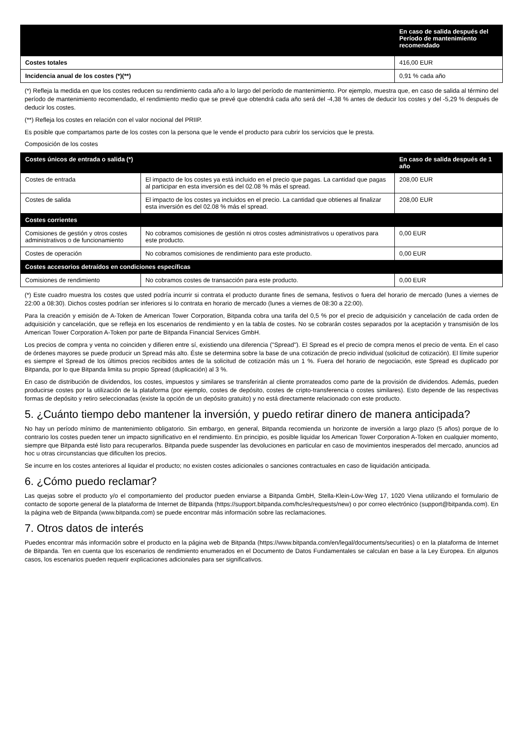| | En caso de salida después del Período de mantenimiento recomendado |
| --- | --- |
| Costes totales | 416,00 EUR |
| Incidencia anual de los costes (*)(**) | 0,91 % cada año |
(*) Refleja la medida en que los costes reducen su rendimiento cada año a lo largo del período de mantenimiento. Por ejemplo, muestra que, en caso de salida al término del período de mantenimiento recomendado, el rendimiento medio que se prevé que obtendrá cada año será del -4,38 % antes de deducir los costes y del -5,29 % después de deducir los costes.
(**) Refleja los costes en relación con el valor nocional del PRIIP.
Es posible que compartamos parte de los costes con la persona que le vende el producto para cubrir los servicios que le presta.
Composición de los costes
| Costes únicos de entrada o salida (*) | | En caso de salida después de 1 año |
| Costes de entrada | El impacto de los costes ya está incluido en el precio que pagas. La cantidad que pagas al participar en esta inversión es del 02.08 % más el spread. | 208,00 EUR |
| Costes de salida | El impacto de los costes ya incluidos en el precio. La cantidad que obtienes al finalizar esta inversión es del 02.08 % más el spread. | 208,00 EUR |
| Costes corrientes | | |
| Comisiones de gestión y otros costes administrativos o de funcionamiento | No cobramos comisiones de gestión ni otros costes administrativos u operativos para este producto. | 0,00 EUR |
| Costes de operación | No cobramos comisiones de rendimiento para este producto. | 0,00 EUR |
| Costes accesorios detraídos en condiciones específicas | | |
| Comisiones de rendimiento | No cobramos costes de transacción para este producto. | 0,00 EUR |
(*) Este cuadro muestra los costes que usted podría incurrir si contrata el producto durante fines de semana, festivos o fuera del horario de mercado (lunes a viernes de 22:00 a 08:30). Dichos costes podrían ser inferiores si lo contrata en horario de mercado (lunes a viernes de 08:30 a 22:00).
Para la creación y emisión de A-Token de American Tower Corporation, Bitpanda cobra una tarifa del 0,5 % por el precio de adquisición y cancelación de cada orden de adquisición y cancelación, que se refleja en los escenarios de rendimiento y en la tabla de costes. No se cobrarán costes separados por la aceptación y transmisión de los American Tower Corporation A-Token por parte de Bitpanda Financial Services GmbH.
Los precios de compra y venta no coinciden y difieren entre sí, existiendo una diferencia ("Spread"). El Spread es el precio de compra menos el precio de venta. En el caso de órdenes mayores se puede producir un Spread más alto. Éste se determina sobre la base de una cotización de precio individual (solicitud de cotización). El límite superior es siempre el Spread de los últimos precios recibidos antes de la solicitud de cotización más un 1 %. Fuera del horario de negociación, este Spread es duplicado por Bitpanda, por lo que Bitpanda limita su propio Spread (duplicación) al 3 %.
En caso de distribución de dividendos, los costes, impuestos y similares se transferirán al cliente prorrateados como parte de la provisión de dividendos. Además, pueden producirse costes por la utilización de la plataforma (por ejemplo, costes de depósito, costes de cripto-transferencia o costes similares). Esto depende de las respectivas formas de depósito y retiro seleccionadas (existe la opción de un depósito gratuito) y no está directamente relacionado con este producto.
5. ¿Cuánto tiempo debo mantener la inversión, y puedo retirar dinero de manera anticipada?
No hay un período mínimo de mantenimiento obligatorio. Sin embargo, en general, Bitpanda recomienda un horizonte de inversión a largo plazo (5 años) porque de lo contrario los costes pueden tener un impacto significativo en el rendimiento. En principio, es posible liquidar los American Tower Corporation A-Token en cualquier momento, siempre que Bitpanda esté listo para recuperarlos. Bitpanda puede suspender las devoluciones en particular en caso de movimientos inesperados del mercado, anuncios ad hoc u otras circunstancias que dificulten los precios.
Se incurre en los costes anteriores al liquidar el producto; no existen costes adicionales o sanciones contractuales en caso de liquidación anticipada.
6. ¿Cómo puedo reclamar?
Las quejas sobre el producto y/o el comportamiento del productor pueden enviarse a Bitpanda GmbH, Stella-Klein-Löw-Weg 17, 1020 Viena utilizando el formulario de contacto de soporte general de la plataforma de Internet de Bitpanda (https://support.bitpanda.com/hc/es/requests/new) o por correo electrónico (support@bitpanda.com). En la página web de Bitpanda (www.bitpanda.com) se puede encontrar más información sobre las reclamaciones.
7. Otros datos de interés
Puedes encontrar más información sobre el producto en la página web de Bitpanda (https://www.bitpanda.com/en/legal/documents/securities) o en la plataforma de Internet de Bitpanda. Ten en cuenta que los escenarios de rendimiento enumerados en el Documento de Datos Fundamentales se calculan en base a la Ley Europea. En algunos casos, los escenarios pueden requerir explicaciones adicionales para ser significativos.